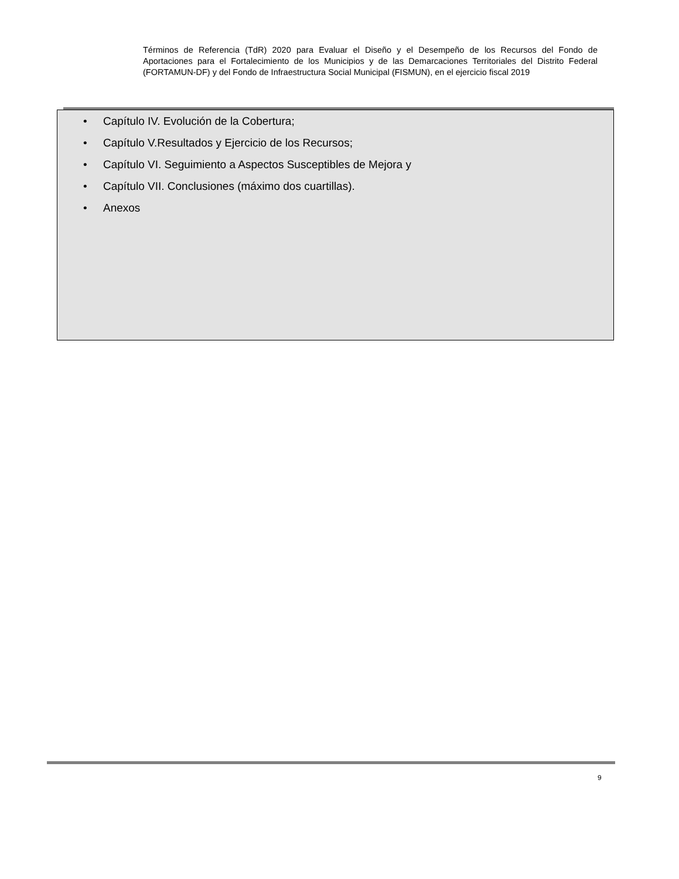Términos de Referencia (TdR) 2020 para Evaluar el Diseño y el Desempeño de los Recursos del Fondo de Aportaciones para el Fortalecimiento de los Municipios y de las Demarcaciones Territoriales del Distrito Federal (FORTAMUN-DF) y del Fondo de Infraestructura Social Municipal (FISMUN), en el ejercicio fiscal 2019
• Capítulo IV. Evolución de la Cobertura;
• Capítulo V.Resultados y Ejercicio de los Recursos;
• Capítulo VI. Seguimiento a Aspectos Susceptibles de Mejora y
• Capítulo VII. Conclusiones (máximo dos cuartillas).
• Anexos
9